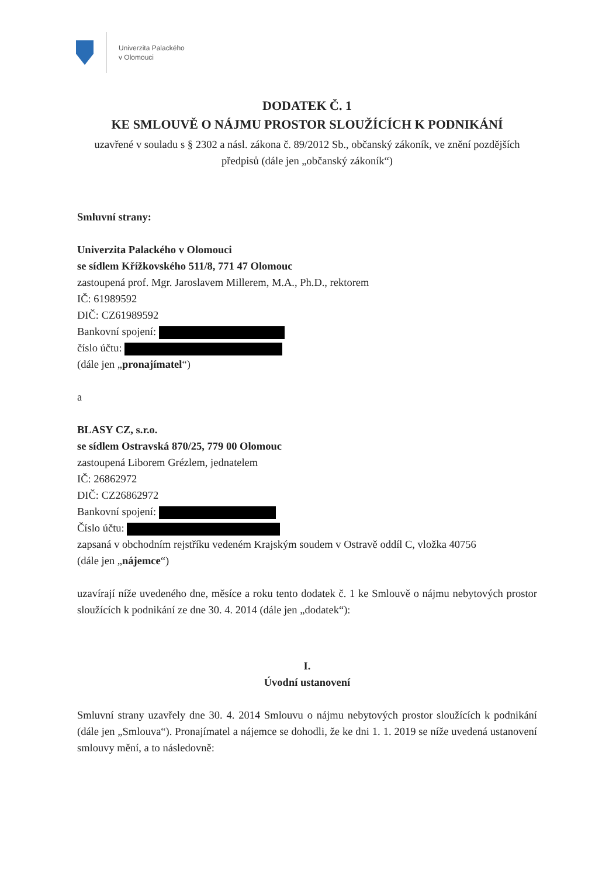Univerzita Palackého
v Olomouci
DODATEK Č. 1
KE SMLOUVĚ O NÁJMU PROSTOR SLOUŽÍCÍCH K PODNIKÁNÍ
uzavřené v souladu s § 2302 a násl. zákona č. 89/2012 Sb., občanský zákoník, ve znění pozdějších předpisů (dále jen „občanský zákoník“)
Smluvní strany:
Univerzita Palackého v Olomouci
se sídlem Křížkovského 511/8, 771 47 Olomouc
zastoupená prof. Mgr. Jaroslavem Millerem, M.A., Ph.D., rektorem
IČ: 61989592
DIČ: CZ61989592
Bankovní spojení:
číslo účtu:
(dále jen „pronajímatel“)
a
BLASY CZ, s.r.o.
se sídlem Ostravská 870/25, 779 00 Olomouc
zastoupená Liborem Grézlem, jednatelem
IČ: 26862972
DIČ: CZ26862972
Bankovní spojení:
Číslo účtu:
zapsaná v obchodním rejstříku vedeném Krajským soudem v Ostravě oddíl C, vložka 40756
(dále jen „nájemce“)
uzavírají níže uvedeného dne, měsíce a roku tento dodatek č. 1 ke Smlouvě o nájmu nebytových prostor sloužících k podnikání ze dne 30. 4. 2014 (dále jen „dodatek“):
I.
Úvodní ustanovení
Smluvní strany uzavřely dne 30. 4. 2014 Smlouvu o nájmu nebytových prostor sloužících k podnikání (dále jen „Smlouva“). Pronajímatel a nájemce se dohodli, že ke dni 1. 1. 2019 se níže uvedená ustanovení smlouvy mění, a to následovně: